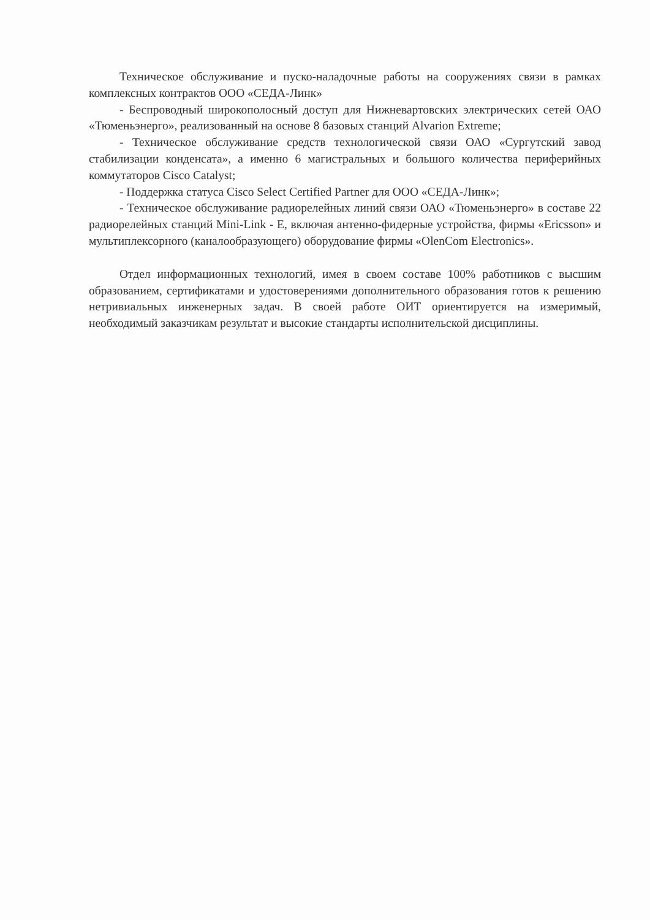Техническое обслуживание и пуско-наладочные работы на сооружениях связи в рамках комплексных контрактов ООО «СЕДА-Линк»
- Беспроводный широкополосный доступ для Нижневартовских электрических сетей ОАО «Тюменьэнерго», реализованный на основе 8 базовых станций Alvarion Extreme;
- Техническое обслуживание средств технологической связи ОАО «Сургутский завод стабилизации конденсата», а именно 6 магистральных и большого количества периферийных коммутаторов Cisco Catalyst;
- Поддержка статуса Cisco Select Certified Partner для ООО «СЕДА-Линк»;
- Техническое обслуживание радиорелейных линий связи ОАО «Тюменьэнерго» в составе 22 радиорелейных станций Mini-Link - E, включая антенно-фидерные устройства, фирмы «Ericsson» и мультиплексорного (каналообразующего) оборудование фирмы «OlenCom Electronics».
Отдел информационных технологий, имея в своем составе 100% работников с высшим образованием, сертификатами и удостоверениями дополнительного образования готов к решению нетривиальных инженерных задач. В своей работе ОИТ ориентируется на измеримый, необходимый заказчикам результат и высокие стандарты исполнительской дисциплины.